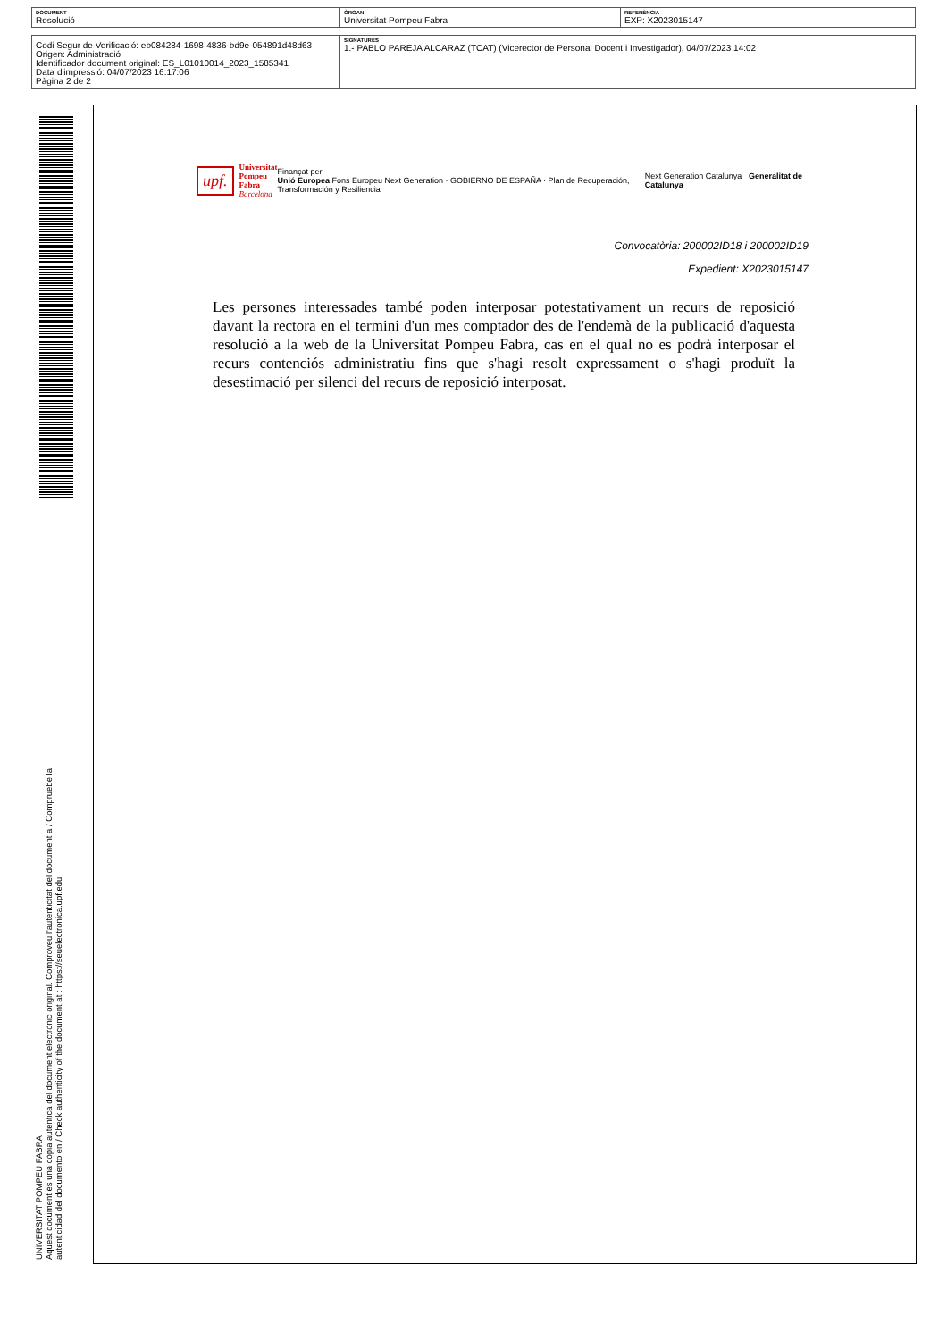| DOCUMENT Resolució | ÒRGAN Universitat Pompeu Fabra | REFERÈNCIA EXP: X2023015147 |
| Codi Segur de Verificació: eb084284-1698-4836-bd9e-054891d48d63 Origen: Administració Identificador document original: ES_L01010014_2023_1585341 Data d'impressió: 04/07/2023 16:17:06 Pàgina 2 de 2 | SIGNATURES 1.- PABLO PAREJA ALCARAZ (TCAT) (Vicerector de Personal Docent i Investigador), 04/07/2023 14:02 |
UNIVERSITAT POMPEU FABRA
Aquest document és una còpia autèntica del document electrònic original. Comproveu l'autenticitat del document a / Compruebe la
autenticidad del documento en / Check authenticity of the document at : https://seuelectronica.upf.edu
upf. Universitat
Pompeu Fabra
Barcelona
Finançat per
Unió Europea Fons Europeu Next Generation · GOBIERNO DE ESPAÑA · Plan de Recuperación, Transformación y Resiliencia
Next Generation Catalunya Generalitat de Catalunya
Convocatòria: 200002ID18 i 200002ID19
Expedient: X2023015147
Les persones interessades també poden interposar potestativament un recurs de reposició davant la rectora en el termini d'un mes comptador des de l'endemà de la publicació d'aquesta resolució a la web de la Universitat Pompeu Fabra, cas en el qual no es podrà interposar el recurs contenciós administratiu fins que s'hagi resolt expressament o s'hagi produït la desestimació per silenci del recurs de reposició interposat.